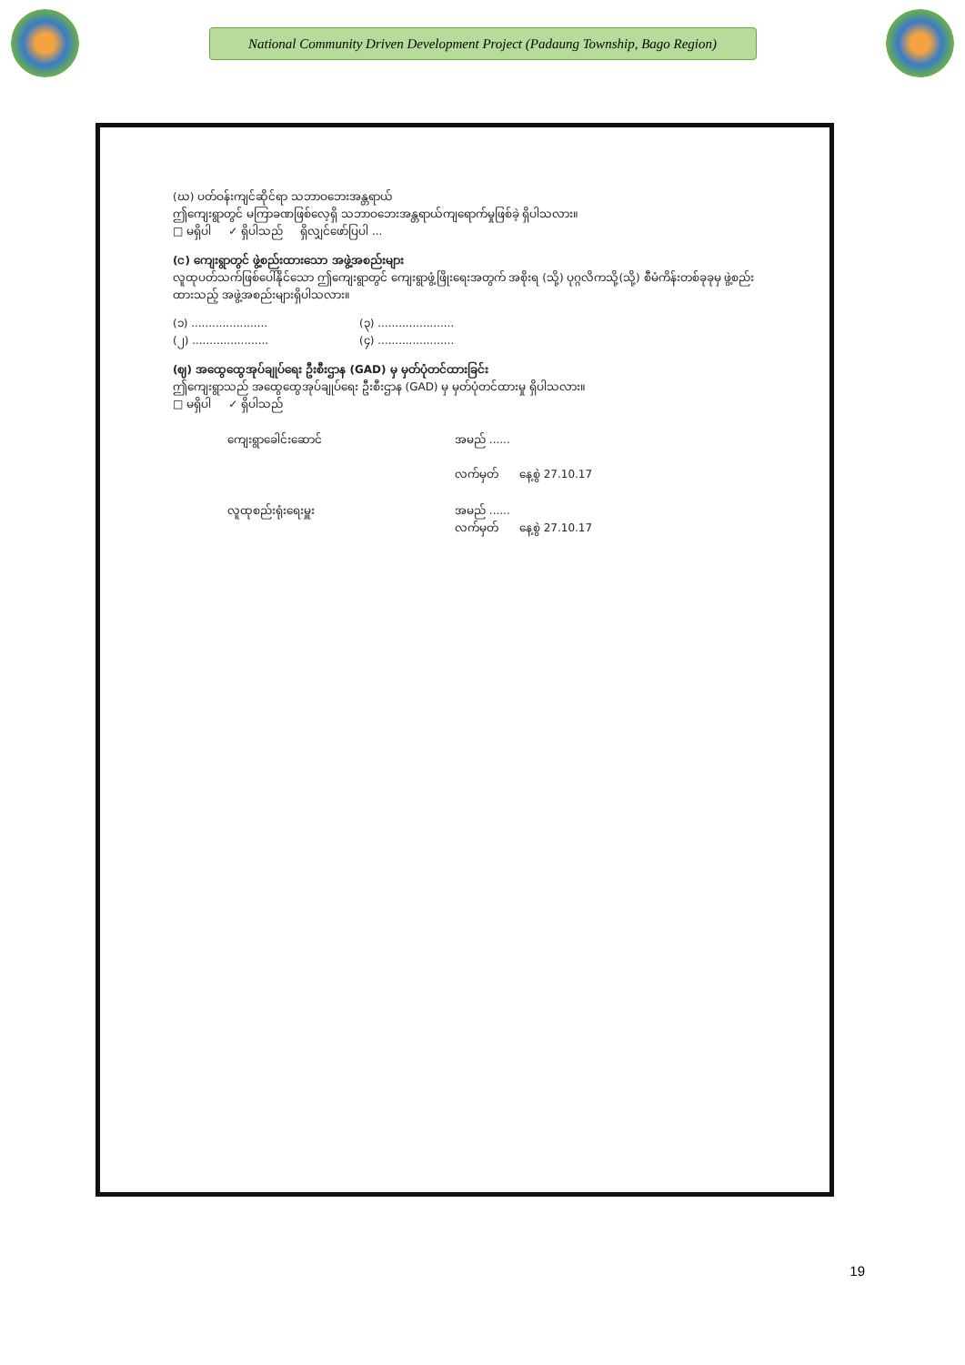National Community Driven Development Project (Padaung Township, Bago Region)
(ဃ) ပတ်ဝန်းကျင်ဆိုင်ရာ သဘာဝဘေးအန္တရာယ်
ဤကျေးရွာတွင် မကြာခဏဖြစ်လေ့ရှိ သဘာဝဘေးအန္တရာယ်ကျရောက်မှုဖြစ်ခဲ့ ရှိပါသလား။
□ မရှိပါ ✓ ရှိပါသည် ရှိလျှင်ဖော်ပြပါ ...
(င) ကျေးရွာတွင် ဖွဲ့စည်းထားသော အဖွဲ့အစည်းများ
လူထုပတ်သက်ဖြစ်ပေါ်နိုင်သော ဤကျေးရွာတွင် ကျေးရွာဖွံ့ဖြိုးရေးအတွက် အစိုးရ (သို့) ပုဂ္ဂလိကသို့(သို့) စီမံကိန်းတစ်ခုခုမှ ဖွဲ့စည်းထားသည့် အဖွဲ့အစည်းများရှိပါသလား။
(၁) ......................
(၂) ......................
(၃) ......................
(၄) ......................
(ဈ) အထွေထွေအုပ်ချုပ်ရေး ဦးစီးဌာန (GAD) မှ မှတ်ပုံတင်ထားခြင်း
ဤကျေးရွာသည် အထွေထွေအုပ်ချုပ်ရေး ဦးစီးဌာန (GAD) မှ မှတ်ပုံတင်ထားမှု ရှိပါသလား။
□ မရှိပါ ✓ ရှိပါသည်
ကျေးရွာခေါင်းဆောင် အမည် ......
လက်မှတ် နေ့စွဲ 27.10.17
လူထုစည်းရုံးရေးမှူး အမည် ......
လက်မှတ် နေ့စွဲ 27.10.17
19